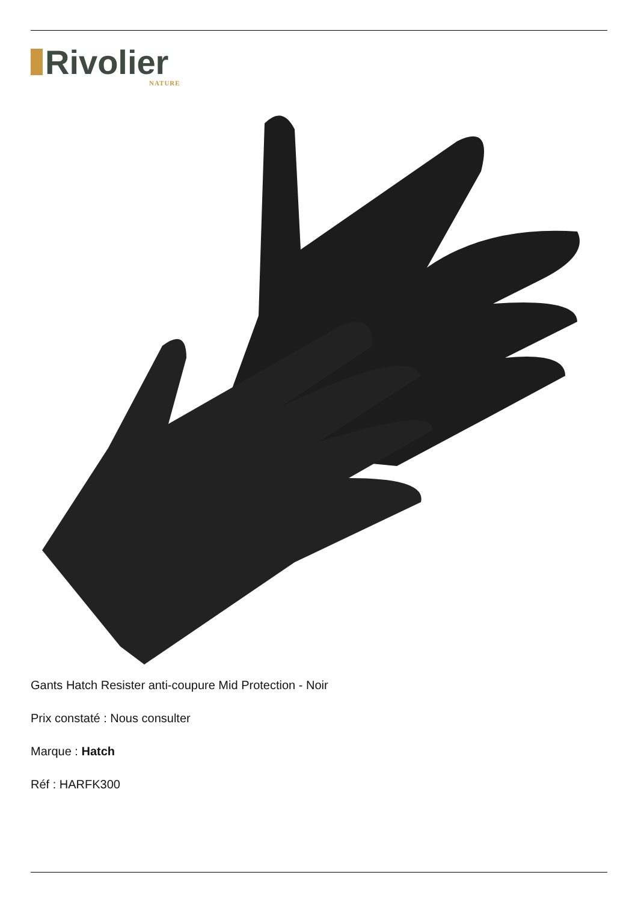Rivolier
NATURE
Gants Hatch Resister anti-coupure Mid Protection - Noir
Prix constaté : Nous consulter
Marque : Hatch
Réf : HARFK300